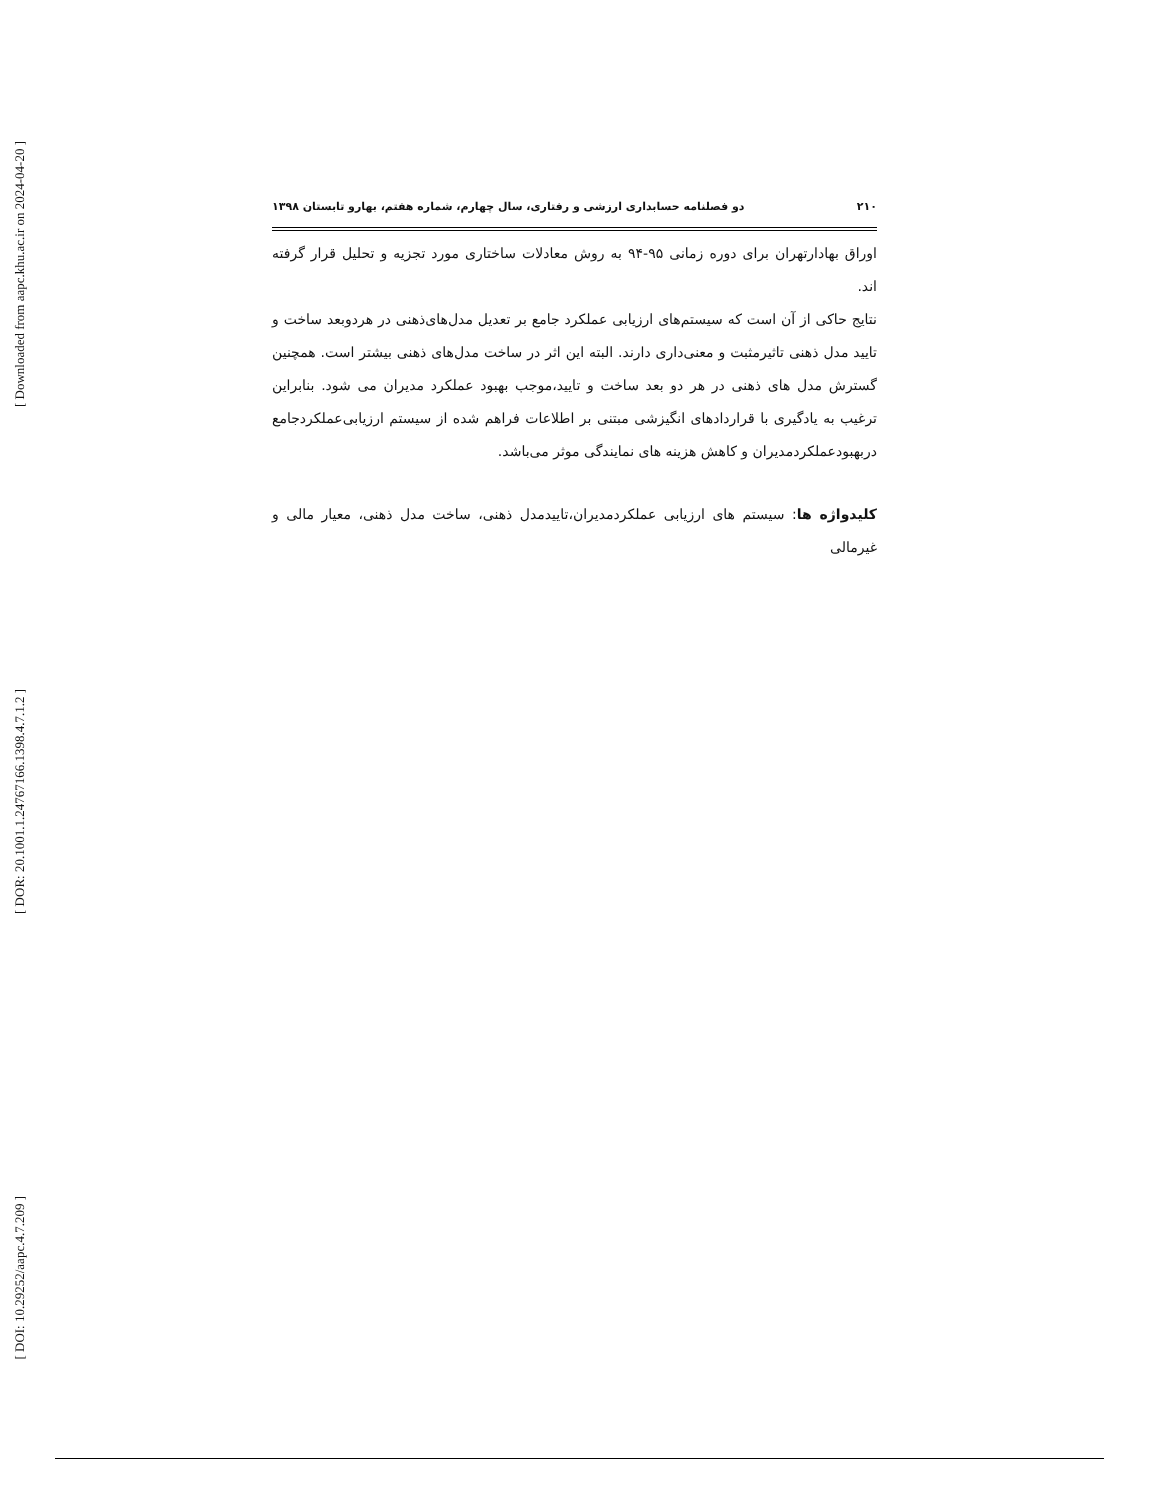[ Downloaded from aapc.khu.ac.ir on 2024-04-20 ]
[ DOR: 20.1001.1.24767166.1398.4.7.1.2 ]
[ DOI: 10.29252/aapc.4.7.209 ]
۲۱۰ دو فصلنامه حسابداری ارزشی و رفتاری، سال چهارم، شماره هفتم، بهارو تابستان ۱۳۹۸
اوراق بهادارتهران برای دوره زمانی ۹۵-۹۴ به روش معادلات ساختاری مورد تجزیه و تحلیل قرار گرفته اند.
نتایج حاکی از آن است که سیستم‌های ارزیابی عملکرد جامع بر تعدیل مدل‌های‌ذهنی در هردوبعد ساخت و تایید مدل ذهنی تاثیرمثبت و معنی‌داری دارند. البته این اثر در ساخت مدل‌های ذهنی بیشتر است. همچنین گسترش مدل های ذهنی در هر دو بعد ساخت و تایید،موجب بهبود عملکرد مدیران می شود. بنابراین ترغیب به یادگیری با قراردادهای انگیزشی مبتنی بر اطلاعات فراهم شده از سیستم ارزیابی‌عملکردجامع دربهبودعملکردمدیران و کاهش هزینه های نمایندگی موثر می‌باشد.
کلیدواژه ها: سیستم های ارزیابی عملکردمدیران،تاییدمدل ذهنی، ساخت مدل ذهنی، معیار مالی و غیرمالی